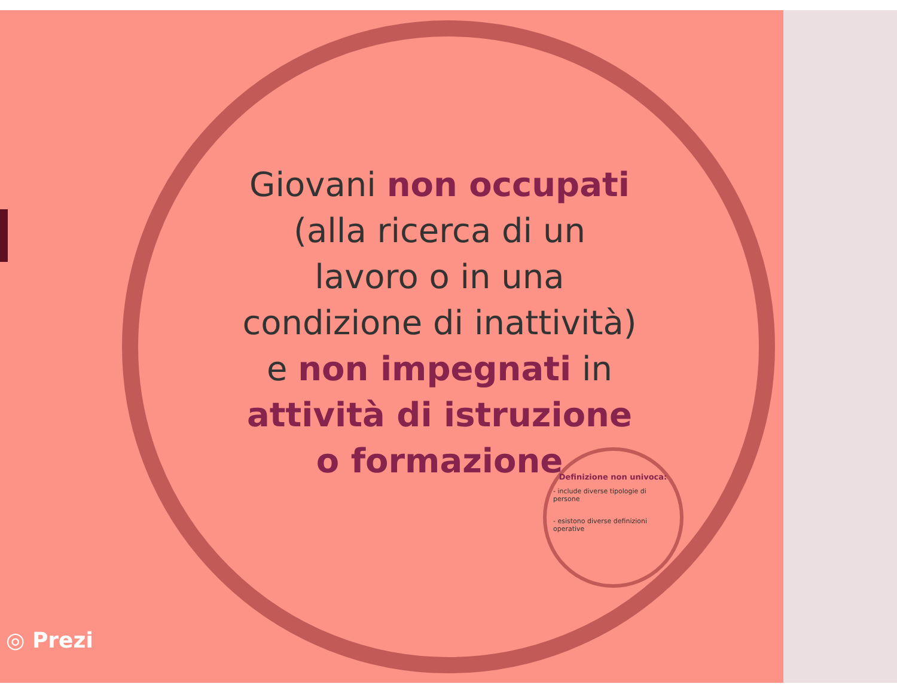Giovani non occupati (alla ricerca di un lavoro o in una condizione di inattività) e non impegnati in attività di istruzione o formazione
Definizione non univoca:
- include diverse tipologie di persone
- esistono diverse definizioni operative
◎ Prezi